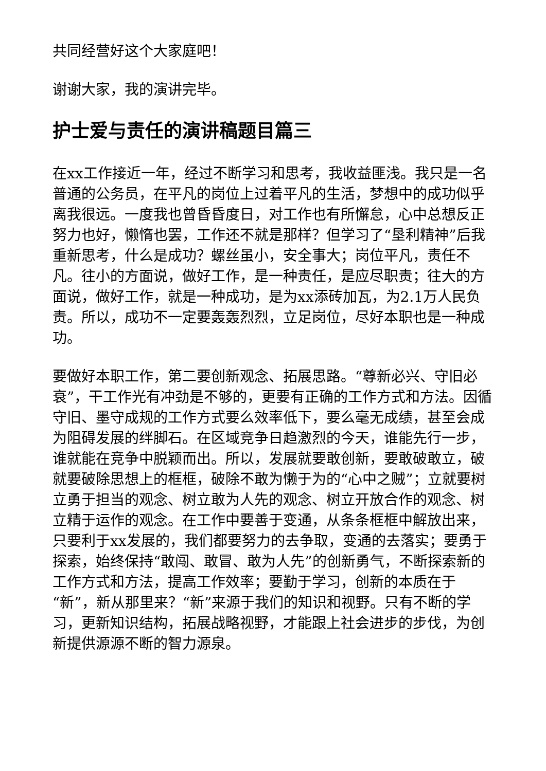共同经营好这个大家庭吧！
谢谢大家，我的演讲完毕。
护士爱与责任的演讲稿题目篇三
在xx工作接近一年，经过不断学习和思考，我收益匪浅。我只是一名普通的公务员，在平凡的岗位上过着平凡的生活，梦想中的成功似乎离我很远。一度我也曾昏昏度日，对工作也有所懈怠，心中总想反正努力也好，懒惰也罢，工作还不就是那样？但学习了“垦利精神”后我重新思考，什么是成功？螺丝虽小，安全事大；岗位平凡，责任不凡。往小的方面说，做好工作，是一种责任，是应尽职责；往大的方面说，做好工作，就是一种成功，是为xx添砖加瓦，为2.1万人民负责。所以，成功不一定要轰轰烈烈，立足岗位，尽好本职也是一种成功。
要做好本职工作，第二要创新观念、拓展思路。“尊新必兴、守旧必衰”，干工作光有冲劲是不够的，更要有正确的工作方式和方法。因循守旧、墨守成规的工作方式要么效率低下，要么毫无成绩，甚至会成为阻碍发展的绊脚石。在区域竞争日趋激烈的今天，谁能先行一步，谁就能在竞争中脱颖而出。所以，发展就要敢创新，要敢破敢立，破就要破除思想上的框框，破除不敢为懒于为的“心中之贼”；立就要树立勇于担当的观念、树立敢为人先的观念、树立开放合作的观念、树立精于运作的观念。在工作中要善于变通，从条条框框中解放出来，只要利于xx发展的，我们都要努力的去争取，变通的去落实；要勇于探索，始终保持“敢闯、敢冒、敢为人先”的创新勇气，不断探索新的工作方式和方法，提高工作效率；要勤于学习，创新的本质在于“新”，新从那里来？“新”来源于我们的知识和视野。只有不断的学习，更新知识结构，拓展战略视野，才能跟上社会进步的步伐，为创新提供源源不断的智力源泉。